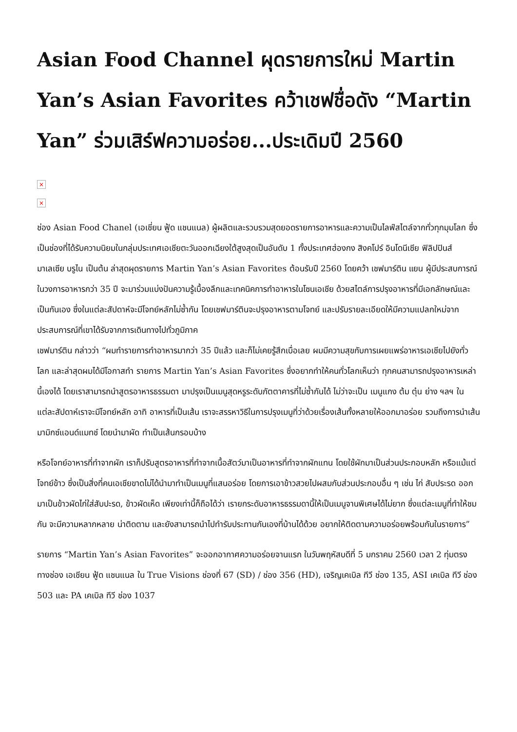Asian Food Channel ผุดรายการใหม่ Martin Yan’s Asian Favorites คว้าเชฟชื่อดัง “Martin Yan” ร่วมเสิร์ฟความอร่อย...ประเดิมปี 2560
×
×
ช่อง Asian Food Chanel (เอเชี่ยน ฟู้ด แชนแนล) ผู้ผลิตและรวบรวมสุดยอดรายการอาหารและความเป็นไลฟ์สไตล์จากทั่วทุกมุมโลก ซึ่งเป็นช่องที่ได้รับความนิยมในกลุ่มประเทศเอเชียตะวันออกเฉียงใต้สูงสุดเป็นอันดับ 1 ทั้งประเทศฮ่องกง สิงคโปร์ อินโดนีเซีย ฟิลิปปินส์ มาเลเซีย บรูไน เป็นต้น ล่าสุดผุดรายการ Martin Yan’s Asian Favorites ต้อนรับปี 2560 โดยคว้า เชฟมาร์ติน แยน ผู้มีประสบการณ์ในวงการอาหารกว่า 35 ปี จะมาร่วมแบ่งปันความรู้เบื้องลึกและเทคนิคการทำอาหารในโซนเอเชีย ด้วยสไตล์การปรุงอาหารที่มีเอกลักษณ์และเป็นกันเอง ซึ่งในแต่ละสัปดาห์จะมีโจทย์หลักไม่ซ้ำกัน โดยเชฟมาร์ตินจะปรุงอาหารตามโจทย์ และปรับรายละเอียดให้มีความแปลกใหม่จากประสบการณ์ที่เขาได้รับจากการเดินทางไปทั่วภูมิภาค
เชฟมาร์ติน กล่าวว่า “ผมทำรายการทำอาหารมากว่า 35 ปีแล้ว และก็ไม่เคยรู้สึกเบื่อเลย ผมมีความสุขกับการเผยแพร่อาหารเอเชียไปยังทั่วโลก และล่าสุดผมได้มีโอกาสทำ รายการ Martin Yan’s Asian Favorites ซึ่งอยากทำให้คนทั่วโลกเห็นว่า ทุกคนสามารถปรุงอาหารเหล่านี้เองได้ โดยเราสามารถนำสูตรอาหารธรรมดา มาปรุงเป็นเมนูสุดหรูระดับภัตตาคารที่ไม่ซ้ำกันได้ ไม่ว่าจะเป็น เมนูแกง ต้ม ตุ๋น ย่าง ฯลฯ ในแต่ละสัปดาห์เราจะมีโจทย์หลัก อาทิ อาหารที่เป็นเส้น เราจะสรรหาวิธีในการปรุงเมนูที่ว่าด้วยเรื่องเส้นทั้งหลายให้ออกมาอร่อย รวมถึงการนำเส้นมามิกซ์แอนด์แมทช์ โดยนำมาผัด ทำเป็นเส้นกรอบบ้าง
หรือโจทย์อาหารที่ทำจากผัก เราก็ปรับสูตรอาหารที่ทำจากเนื้อสัตว์มาเป็นอาหารที่ทำจากผักแทน โดยใช้ผักมาเป็นส่วนประกอบหลัก หรือแม้แต่โจทย์ข้าว ซึ่งเป็นสิ่งที่คนเอเชียขาดไม่ได้นำมาทำเป็นเมนูที่แสนอร่อย โดยการเอาข้าวสวยไปผสมกับส่วนประกอบอื่น ๆ เช่น ไก่ สับประรด ออกมาเป็นข้าวผัดไก่ใส่สับปะรด, ข้าวผัดเห็ด เพียงเท่านี้ก็ถือได้ว่า เรายกระดับอาหารธรรมดานี้ให้เป็นเมนูจานพิเศษได้ไม่ยาก ซึ่งแต่ละเมนูที่ทำให้ชมกัน จะมีความหลากหลาย น่าติดตาม และยังสามารถนำไปทำรับประทานกันเองที่บ้านได้ด้วย อยากให้ติดตามความอร่อยพร้อมกันในรายการ”
รายการ “Martin Yan’s Asian Favorites” จะออกอากาศความอร่อยจานแรก ในวันพฤหัสบดีที่ 5 มกราคม 2560 เวลา 2 ทุ่มตรง ทางช่อง เอเชียน ฟู้ด แชนแนล ใน True Visions ช่องที่ 67 (SD) / ช่อง 356 (HD), เจริญเคเบิล ทีวี ช่อง 135, ASI เคเบิล ทีวี ช่อง 503 และ PA เคเบิล ทีวี ช่อง 1037